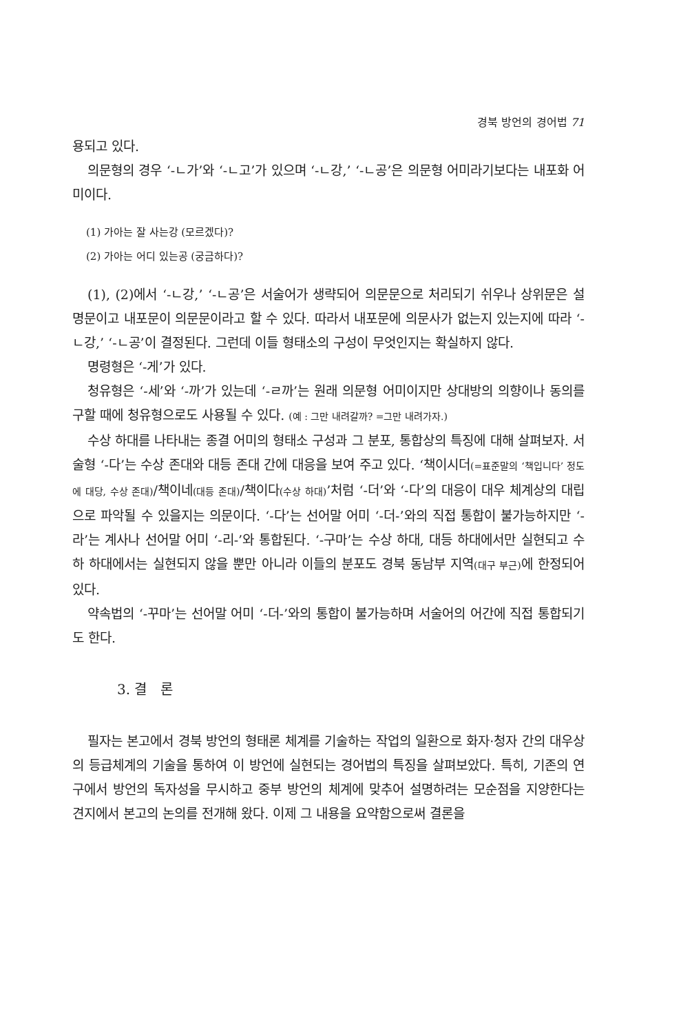경북 방언의 경어법 71
용되고 있다.
의문형의 경우 ‘-ㄴ가’와 ‘-ㄴ고’가 있으며 ‘-ㄴ강,’ ‘-ㄴ공’은 의문형 어미라기보다는 내포화 어미이다.
(1) 가아는 잘 사는강 (모르겠다)?
(2) 가아는 어디 있는공 (궁금하다)?
(1), (2)에서 ‘-ㄴ강,’ ‘-ㄴ공’은 서술어가 생략되어 의문문으로 처리되기 쉬우나 상위문은 설명문이고 내포문이 의문문이라고 할 수 있다. 따라서 내포문에 의문사가 없는지 있는지에 따라 ‘-ㄴ강,’ ‘-ㄴ공’이 결정된다. 그런데 이들 형태소의 구성이 무엇인지는 확실하지 않다.
명령형은 ‘-게’가 있다.
청유형은 ‘-세’와 ‘-까’가 있는데 ‘-ㄹ까’는 원래 의문형 어미이지만 상대방의 의향이나 동의를 구할 때에 청유형으로도 사용될 수 있다. (예 : 그만 내려갈까? =그만 내려가자.)
수상 하대를 나타내는 종결 어미의 형태소 구성과 그 분포, 통합상의 특징에 대해 살펴보자. 서술형 ‘-다’는 수상 존대와 대등 존대 간에 대응을 보여 주고 있다. ‘책이시더(=표준말의 ‘책입니다’ 정도에 대당, 수상 존대)/책이네(대등 존대)/책이다(수상 하대)’처럼 ‘-더’와 ‘-다’의 대응이 대우 체계상의 대립으로 파악될 수 있을지는 의문이다. ‘-다’는 선어말 어미 ‘-더-’와의 직접 통합이 불가능하지만 ‘-라’는 계사나 선어말 어미 ‘-리-’와 통합된다. ‘-구마’는 수상 하대, 대등 하대에서만 실현되고 수하 하대에서는 실현되지 않을 뿐만 아니라 이들의 분포도 경북 동남부 지역(대구 부근) 에 한정되어 있다.
약속법의 ‘-꾸마’는 선어말 어미 ‘-더-’와의 통합이 불가능하며 서술어의 어간에 직접 통합되기도 한다.
3. 결　론
필자는 본고에서 경북 방언의 형태론 체계를 기술하는 작업의 일환으로 화자·청자 간의 대우상의 등급체계의 기술을 통하여 이 방언에 실현되는 경어법의 특징을 살펴보았다. 특히, 기존의 연구에서 방언의 독자성을 무시하고 중부 방언의 체계에 맞추어 설명하려는 모순점을 지양한다는 견지에서 본고의 논의를 전개해 왔다. 이제 그 내용을 요약함으로써 결론을